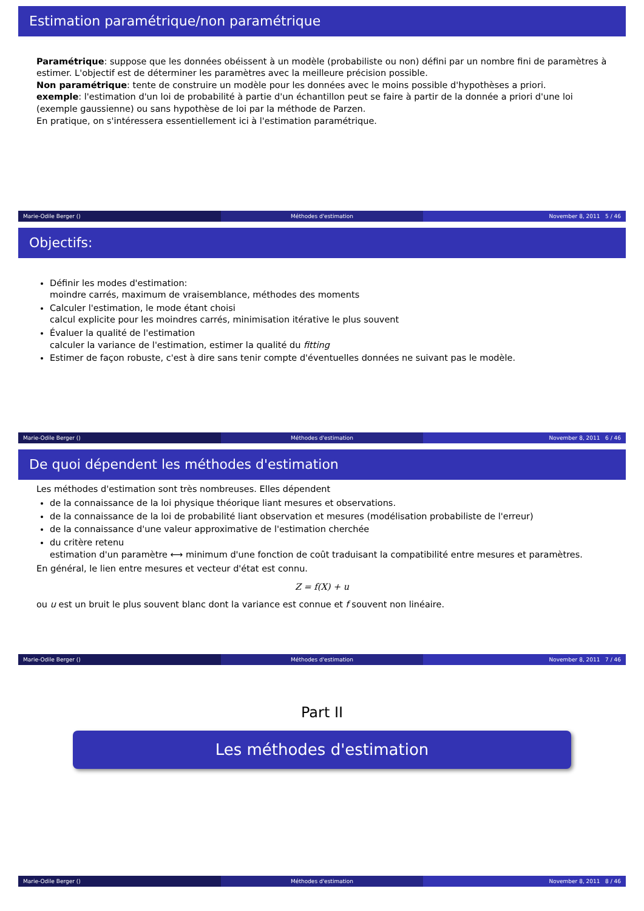Estimation paramétrique/non paramétrique
Paramétrique: suppose que les données obéissent à un modèle (probabiliste ou non) défini par un nombre fini de paramètres à estimer. L'objectif est de déterminer les paramètres avec la meilleure précision possible.
Non paramétrique: tente de construire un modèle pour les données avec le moins possible d'hypothèses a priori.
exemple: l'estimation d'un loi de probabilité à partie d'un échantillon peut se faire à partir de la donnée a priori d'une loi (exemple gaussienne) ou sans hypothèse de loi par la méthode de Parzen.
En pratique, on s'intéressera essentiellement ici à l'estimation paramétrique.
Marie-Odile Berger () Méthodes d'estimation November 8, 2011 5 / 46
Objectifs:
Définir les modes d'estimation:
moindre carrés, maximum de vraisemblance, méthodes des moments
Calculer l'estimation, le mode étant choisi
calcul explicite pour les moindres carrés, minimisation itérative le plus souvent
Évaluer la qualité de l'estimation
calculer la variance de l'estimation, estimer la qualité du fitting
Estimer de façon robuste, c'est à dire sans tenir compte d'éventuelles données ne suivant pas le modèle.
Marie-Odile Berger () Méthodes d'estimation November 8, 2011 6 / 46
De quoi dépendent les méthodes d'estimation
Les méthodes d'estimation sont très nombreuses. Elles dépendent
de la connaissance de la loi physique théorique liant mesures et observations.
de la connaissance de la loi de probabilité liant observation et mesures (modélisation probabiliste de l'erreur)
de la connaissance d'une valeur approximative de l'estimation cherchée
du critère retenu
estimation d'un paramètre ⟷ minimum d'une fonction de coût traduisant la compatibilité entre mesures et paramètres.
En général, le lien entre mesures et vecteur d'état est connu.
Z = f(X) + u
ou u est un bruit le plus souvent blanc dont la variance est connue et f souvent non linéaire.
Marie-Odile Berger () Méthodes d'estimation November 8, 2011 7 / 46
Part II
Les méthodes d'estimation
Marie-Odile Berger () Méthodes d'estimation November 8, 2011 8 / 46